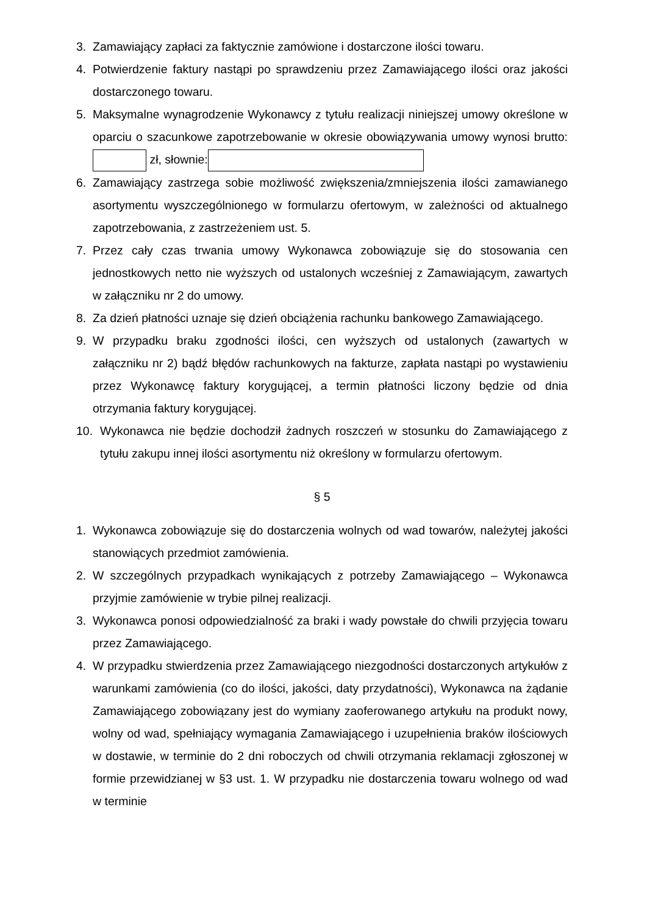3. Zamawiający zapłaci za faktycznie zamówione i dostarczone ilości towaru.
4. Potwierdzenie faktury nastąpi po sprawdzeniu przez Zamawiającego ilości oraz jakości dostarczonego towaru.
5. Maksymalne wynagrodzenie Wykonawcy z tytułu realizacji niniejszej umowy określone w oparciu o szacunkowe zapotrzebowanie w okresie obowiązywania umowy wynosi brutto: zł, słownie:
6. Zamawiający zastrzega sobie możliwość zwiększenia/zmniejszenia ilości zamawianego asortymentu wyszczególnionego w formularzu ofertowym, w zależności od aktualnego zapotrzebowania, z zastrzeżeniem ust. 5.
7. Przez cały czas trwania umowy Wykonawca zobowiązuje się do stosowania cen jednostkowych netto nie wyższych od ustalonych wcześniej z Zamawiającym, zawartych w załączniku nr 2 do umowy.
8. Za dzień płatności uznaje się dzień obciążenia rachunku bankowego Zamawiającego.
9. W przypadku braku zgodności ilości, cen wyższych od ustalonych (zawartych w załączniku nr 2) bądź błędów rachunkowych na fakturze, zapłata nastąpi po wystawieniu przez Wykonawcę faktury korygującej, a termin płatności liczony będzie od dnia otrzymania faktury korygującej.
10. Wykonawca nie będzie dochodził żadnych roszczeń w stosunku do Zamawiającego z tytułu zakupu innej ilości asortymentu niż określony w formularzu ofertowym.
§ 5
1. Wykonawca zobowiązuje się do dostarczenia wolnych od wad towarów, należytej jakości stanowiących przedmiot zamówienia.
2. W szczególnych przypadkach wynikających z potrzeby Zamawiającego – Wykonawca przyjmie zamówienie w trybie pilnej realizacji.
3. Wykonawca ponosi odpowiedzialność za braki i wady powstałe do chwili przyjęcia towaru przez Zamawiającego.
4. W przypadku stwierdzenia przez Zamawiającego niezgodności dostarczonych artykułów z warunkami zamówienia (co do ilości, jakości, daty przydatności), Wykonawca na żądanie Zamawiającego zobowiązany jest do wymiany zaoferowanego artykułu na produkt nowy, wolny od wad, spełniający wymagania Zamawiającego i uzupełnienia braków ilościowych w dostawie, w terminie do 2 dni roboczych od chwili otrzymania reklamacji zgłoszonej w formie przewidzianej w §3 ust. 1. W przypadku nie dostarczenia towaru wolnego od wad w terminie